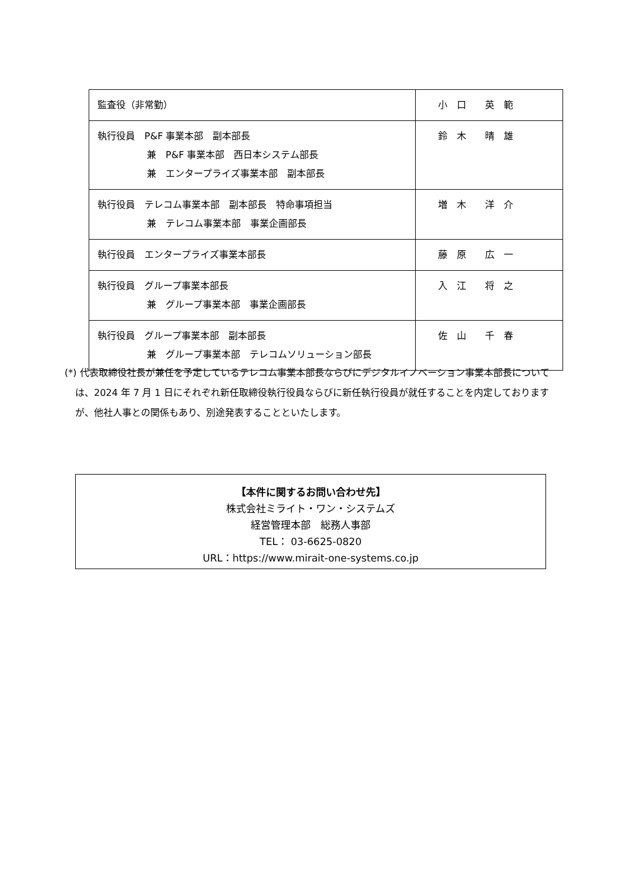| 監査役（非常勤） | 小 口 英 範 |
| 執行役員 P&F 事業本部 副本部長 兼 P&F 事業本部 西日本システム部長 兼 エンタープライズ事業本部 副本部長 | 鈴 木 晴 雄 |
| 執行役員 テレコム事業本部 副本部長 特命事項担当 兼 テレコム事業本部 事業企画部長 | 増 木 洋 介 |
| 執行役員 エンタープライズ事業本部長 | 藤 原 広 一 |
| 執行役員 グループ事業本部長 兼 グループ事業本部 事業企画部長 | 入 江 将 之 |
| 執行役員 グループ事業本部 副本部長 兼 グループ事業本部 テレコムソリューション部長 | 佐 山 千 春 |
(*) 代表取締役社長が兼任を予定しているテレコム事業本部長ならびにデジタルイノベーション事業本部長については、2024 年 7 月 1 日にそれぞれ新任取締役執行役員ならびに新任執行役員が就任することを内定しておりますが、他社人事との関係もあり、別途発表することといたします。
【本件に関するお問い合わせ先】
株式会社ミライト・ワン・システムズ
経営管理本部　総務人事部
TEL： 03-6625-0820
URL：https://www.mirait-one-systems.co.jp